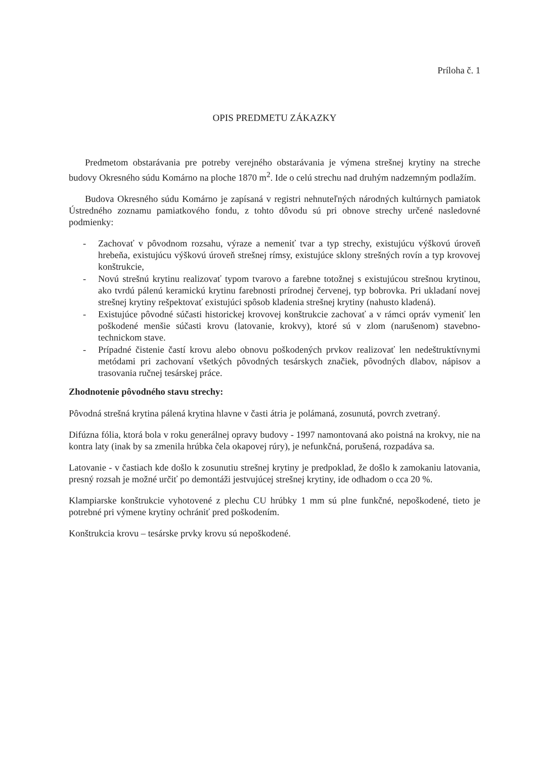Príloha č. 1
OPIS PREDMETU ZÁKAZKY
Predmetom obstarávania pre potreby verejného obstarávania je výmena strešnej krytiny na streche budovy Okresného súdu Komárno na ploche 1870 m<sup>2</sup>. Ide o celú strechu nad druhým nadzemným podlažím.
Budova Okresného súdu Komárno je zapísaná v registri nehnuteľných národných kultúrnych pamiatok Ústredného zoznamu pamiatkového fondu, z tohto dôvodu sú pri obnove strechy určené nasledovné podmienky:
- Zachovať v pôvodnom rozsahu, výraze a nemeniť tvar a typ strechy, existujúcu výškovú úroveň hrebeňa, existujúcu výškovú úroveň strešnej rímsy, existujúce sklony strešných rovín a typ krovovej konštrukcie,
- Novú strešnú krytinu realizovať typom tvarovo a farebne totožnej s existujúcou strešnou krytinou, ako tvrdú pálenú keramickú krytinu farebnosti prírodnej červenej, typ bobrovka. Pri ukladaní novej strešnej krytiny rešpektovať existujúci spôsob kladenia strešnej krytiny (nahusto kladená).
- Existujúce pôvodné súčasti historickej krovovej konštrukcie zachovať a v rámci opráv vymeniť len poškodené menšie súčasti krovu (latovanie, krokvy), ktoré sú v zlom (narušenom) stavebno-technickom stave.
- Prípadné čistenie častí krovu alebo obnovu poškodených prvkov realizovať len nedeštruktívnymi metódami pri zachovaní všetkých pôvodných tesárskych značiek, pôvodných dlabov, nápisov a trasovania ručnej tesárskej práce.
Zhodnotenie pôvodného stavu strechy:
Pôvodná strešná krytina pálená krytina hlavne v časti átria je polámaná, zosunutá, povrch zvetraný.
Difúzna fólia, ktorá bola v roku generálnej opravy budovy - 1997 namontovaná ako poistná na krokvy, nie na kontra laty (inak by sa zmenila hrúbka čela okapovej rúry), je nefunkčná, porušená, rozpadáva sa.
Latovanie - v častiach kde došlo k zosunutiu strešnej krytiny je predpoklad, že došlo k zamokaniu latovania, presný rozsah je možné určiť po demontáži jestvujúcej strešnej krytiny, ide odhadom o cca 20 %.
Klampiarske konštrukcie vyhotovené z plechu CU hrúbky 1 mm sú plne funkčné, nepoškodené, tieto je potrebné pri výmene krytiny ochrániť pred poškodením.
Konštrukcia krovu – tesárske prvky krovu sú nepoškodené.